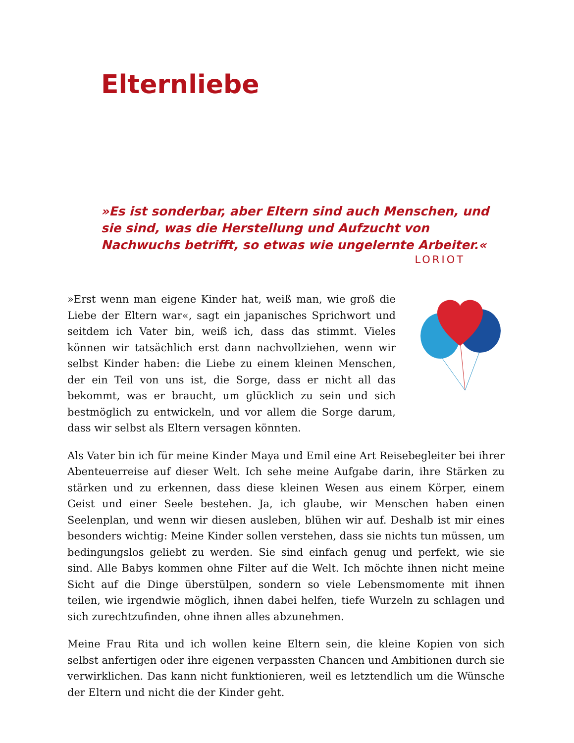Elternliebe
»Es ist sonderbar, aber Eltern sind auch Menschen, und sie sind, was die Herstellung und Aufzucht von Nachwuchs betrifft, so etwas wie ungelernte Arbeiter.«
LORIOT
»Erst wenn man eigene Kinder hat, weiß man, wie groß die Liebe der Eltern war«, sagt ein japanisches Sprichwort und seitdem ich Vater bin, weiß ich, dass das stimmt. Vieles können wir tatsächlich erst dann nachvollziehen, wenn wir selbst Kinder haben: die Liebe zu einem kleinen Menschen, der ein Teil von uns ist, die Sorge, dass er nicht all das bekommt, was er braucht, um glücklich zu sein und sich bestmöglich zu entwickeln, und vor allem die Sorge darum, dass wir selbst als Eltern versagen könnten.
Als Vater bin ich für meine Kinder Maya und Emil eine Art Reisebegleiter bei ihrer Abenteuerreise auf dieser Welt. Ich sehe meine Aufgabe darin, ihre Stärken zu stärken und zu erkennen, dass diese kleinen Wesen aus einem Körper, einem Geist und einer Seele bestehen. Ja, ich glaube, wir Menschen haben einen Seelenplan, und wenn wir diesen ausleben, blühen wir auf. Deshalb ist mir eines besonders wichtig: Meine Kinder sollen verstehen, dass sie nichts tun müssen, um bedingungslos geliebt zu werden. Sie sind einfach genug und perfekt, wie sie sind. Alle Babys kommen ohne Filter auf die Welt. Ich möchte ihnen nicht meine Sicht auf die Dinge überstülpen, sondern so viele Lebensmomente mit ihnen teilen, wie irgendwie möglich, ihnen dabei helfen, tiefe Wurzeln zu schlagen und sich zurechtzufinden, ohne ihnen alles abzunehmen.
Meine Frau Rita und ich wollen keine Eltern sein, die kleine Kopien von sich selbst anfertigen oder ihre eigenen verpassten Chancen und Ambitionen durch sie verwirklichen. Das kann nicht funktionieren, weil es letztendlich um die Wünsche der Eltern und nicht die der Kinder geht.